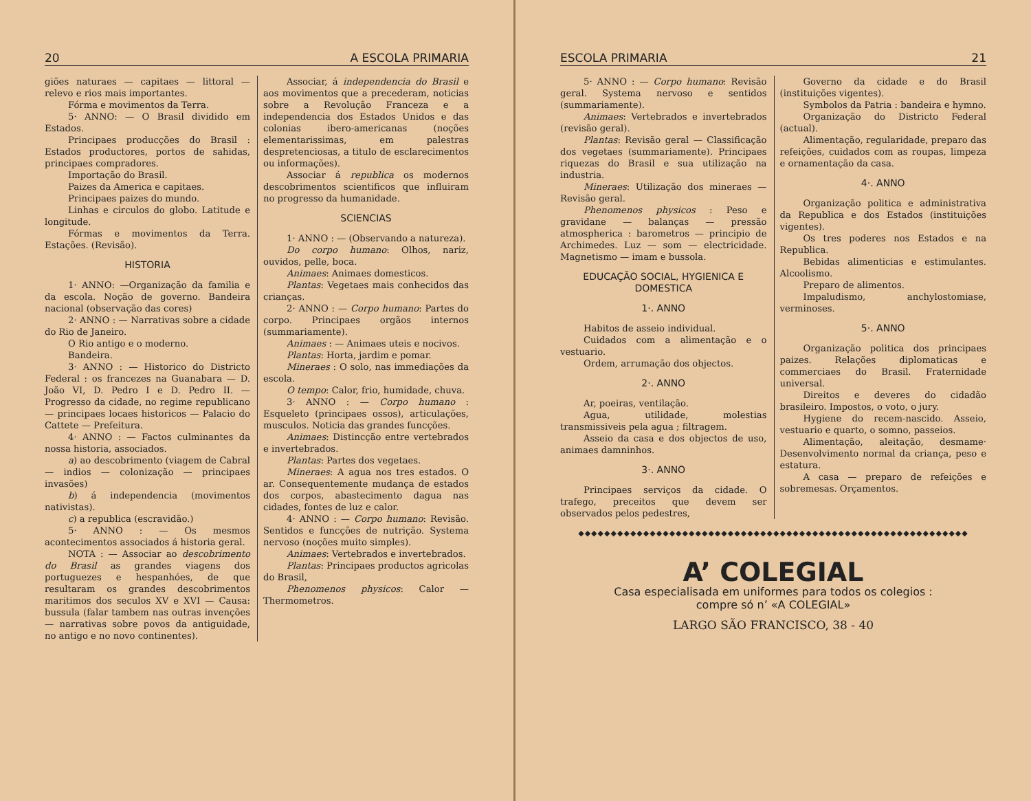20 A ESCOLA PRIMARIA
giões naturaes — capitaes — littoral — relevo e rios mais importantes.
Fórma e movimentos da Terra.
5· ANNO: — O Brasil dividido em Estados.
Principaes producções do Brasil : Estados productores, portos de sahidas, principaes compradores.
Importação do Brasil.
Paizes da America e capitaes.
Principaes paizes do mundo.
Linhas e circulos do globo. Latitude e longitude.
Fórmas e movimentos da Terra. Estações. (Revisão).
HISTORIA
1· ANNO: —Organização da familia e da escola. Noção de governo. Bandeira nacional (observação das cores)
2· ANNO : — Narrativas sobre a cidade do Rio de Janeiro.
O Rio antigo e o moderno.
Bandeira.
3· ANNO : — Historico do Districto Federal : os francezes na Guanabara — D. João VI, D. Pedro I e D. Pedro II. — Progresso da cidade, no regime republicano — principaes locaes historicos — Palacio do Cattete — Prefeitura.
4· ANNO : — Factos culminantes da nossa historia, associados.
a) ao descobrimento (viagem de Cabral — indios — colonização — principaes invasões)
b) á independencia (movimentos nativistas).
c) a republica (escravidão.)
5· ANNO : — Os mesmos acontecimentos associados á historia geral.
NOTA : — Associar ao descobrimento do Brasil as grandes viagens dos portuguezes e hespanhóes, de que resultaram os grandes descobrimentos maritimos dos seculos XV e XVI — Causa: bussula (falar tambem nas outras invenções — narrativas sobre povos da antiguidade, no antigo e no novo continentes).
Associar, á independencia do Brasil e aos movimentos que a precederam, noticias sobre a Revolução Franceza e a independencia dos Estados Unidos e das colonias ibero-americanas (noções elementarissimas, em palestras despretenciosas, a titulo de esclarecimentos ou informações).
Associar á republica os modernos descobrimentos scientificos que influiram no progresso da humanidade.
SCIENCIAS
1· ANNO : — (Observando a natureza).
Do corpo humano: Olhos, nariz, ouvidos, pelle, boca.
Animaes: Animaes domesticos.
Plantas: Vegetaes mais conhecidos das crianças.
2· ANNO : — Corpo humano: Partes do corpo. Principaes orgãos internos (summariamente).
Animaes : — Animaes uteis e nocivos.
Plantas: Horta, jardim e pomar.
Mineraes : O solo, nas immediações da escola.
O tempo: Calor, frio, humidade, chuva.
3· ANNO : — Corpo humano : Esqueleto (principaes ossos), articulações, musculos. Noticia das grandes funcções.
Animaes: Distincção entre vertebrados e invertebrados.
Plantas: Partes dos vegetaes.
Mineraes: A agua nos tres estados. O ar. Consequentemente mudança de estados dos corpos, abastecimento dagua nas cidades, fontes de luz e calor.
4· ANNO : — Corpo humano: Revisão. Sentidos e funcções de nutrição. Systema nervoso (noções muito simples).
Animaes: Vertebrados e invertebrados.
Plantas: Principaes productos agricolas do Brasil,
Phenomenos physicos: Calor — Thermometros.
ESCOLA PRIMARIA 21
5· ANNO : — Corpo humano: Revisão geral. Systema nervoso e sentidos (summariamente).
Animaes: Vertebrados e invertebrados (revisão geral).
Plantas: Revisão geral — Classificação dos vegetaes (summariamente). Principaes riquezas do Brasil e sua utilização na industria.
Mineraes: Utilização dos mineraes —Revisão geral.
Phenomenos physicos : Peso e gravidane — balanças — pressão atmospherica : barometros — principio de Archimedes. Luz — som — electricidade. Magnetismo — imam e bussola.
EDUCAÇÃO SOCIAL, HYGIENICA E DOMESTICA
1·. ANNO
Habitos de asseio individual.
Cuidados com a alimentação e o vestuario.
Ordem, arrumação dos objectos.
2·. ANNO
Ar, poeiras, ventilação.
Agua, utilidade, molestias transmissiveis pela agua ; filtragem.
Asseio da casa e dos objectos de uso, animaes damninhos.
3·. ANNO
Principaes serviços da cidade. O trafego, preceitos que devem ser observados pelos pedestres,
Governo da cidade e do Brasil (instituições vigentes).
Symbolos da Patria : bandeira e hymno.
Organização do Districto Federal (actual).
Alimentação, regularidade, preparo das refeições, cuidados com as roupas, limpeza e ornamentação da casa.
4·. ANNO
Organização politica e administrativa da Republica e dos Estados (instituições vigentes).
Os tres poderes nos Estados e na Republica.
Bebidas alimenticias e estimulantes. Alcoolismo.
Preparo de alimentos.
Impaludismo, anchylostomiase, verminoses.
5·. ANNO
Organização politica dos principaes paizes. Relações diplomaticas e commerciaes do Brasil. Fraternidade universal.
Direitos e deveres do cidadão brasileiro. Impostos, o voto, o jury.
Hygiene do recem-nascido. Asseio, vestuario e quarto, o somno, passeios.
Alimentação, aleitação, desmame· Desenvolvimento normal da criança, peso e estatura.
A casa — preparo de refeições e sobremesas. Orçamentos.
◆◆◆◆◆◆◆◆◆◆◆◆◆◆◆◆◆◆◆◆◆◆◆◆◆◆◆◆◆◆◆◆◆◆◆◆◆◆◆◆◆◆◆◆◆◆◆◆◆◆◆◆◆◆◆◆◆◆◆◆
A’ COLEGIAL
Casa especialisada em uniformes para todos os colegios :
compre só n’ «A COLEGIAL»
LARGO SÃO FRANCISCO, 38 - 40